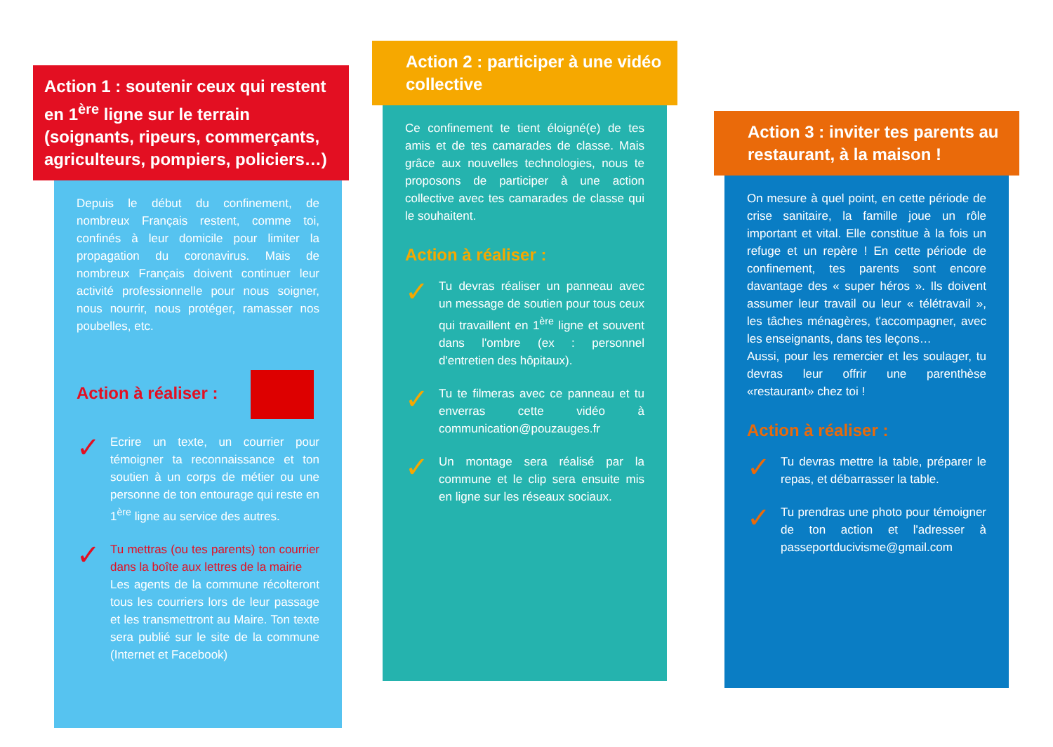Action 1 : soutenir ceux qui restent en 1<sup>ère</sup> ligne sur le terrain (soignants, ripeurs, commerçants, agriculteurs, pompiers, policiers…)
Depuis le début du confinement, de nombreux Français restent, comme toi, confinés à leur domicile pour limiter la propagation du coronavirus. Mais de nombreux Français doivent continuer leur activité professionnelle pour nous soigner, nous nourrir, nous protéger, ramasser nos poubelles, etc.
Action à réaliser :
✓
Ecrire un texte, un courrier pour témoigner ta reconnaissance et ton soutien à un corps de métier ou une personne de ton entourage qui reste en 1<sup>ère</sup> ligne au service des autres.
✓
Tu mettras (ou tes parents) ton courrier dans la boîte aux lettres de la mairie
Les agents de la commune récolteront tous les courriers lors de leur passage et les transmettront au Maire. Ton texte sera publié sur le site de la commune (Internet et Facebook)
Action 2 : participer à une vidéo collective
Ce confinement te tient éloigné(e) de tes amis et de tes camarades de classe. Mais grâce aux nouvelles technologies, nous te proposons de participer à une action collective avec tes camarades de classe qui le souhaitent.
Action à réaliser :
✓
Tu devras réaliser un panneau avec un message de soutien pour tous ceux qui travaillent en 1<sup>ère</sup> ligne et souvent dans l'ombre (ex : personnel d'entretien des hôpitaux).
✓
Tu te filmeras avec ce panneau et tu enverras cette vidéo à communication@pouzauges.fr
✓
Un montage sera réalisé par la commune et le clip sera ensuite mis en ligne sur les réseaux sociaux.
Action 3 : inviter tes parents au restaurant, à la maison !
On mesure à quel point, en cette période de crise sanitaire, la famille joue un rôle important et vital. Elle constitue à la fois un refuge et un repère ! En cette période de confinement, tes parents sont encore davantage des « super héros ». Ils doivent assumer leur travail ou leur « télétravail », les tâches ménagères, t'accompagner, avec les enseignants, dans tes leçons…
Aussi, pour les remercier et les soulager, tu devras leur offrir une parenthèse «restaurant» chez toi !
Action à réaliser :
✓
Tu devras mettre la table, préparer le repas, et débarrasser la table.
✓
Tu prendras une photo pour témoigner de ton action et l'adresser à passeportducivisme@gmail.com